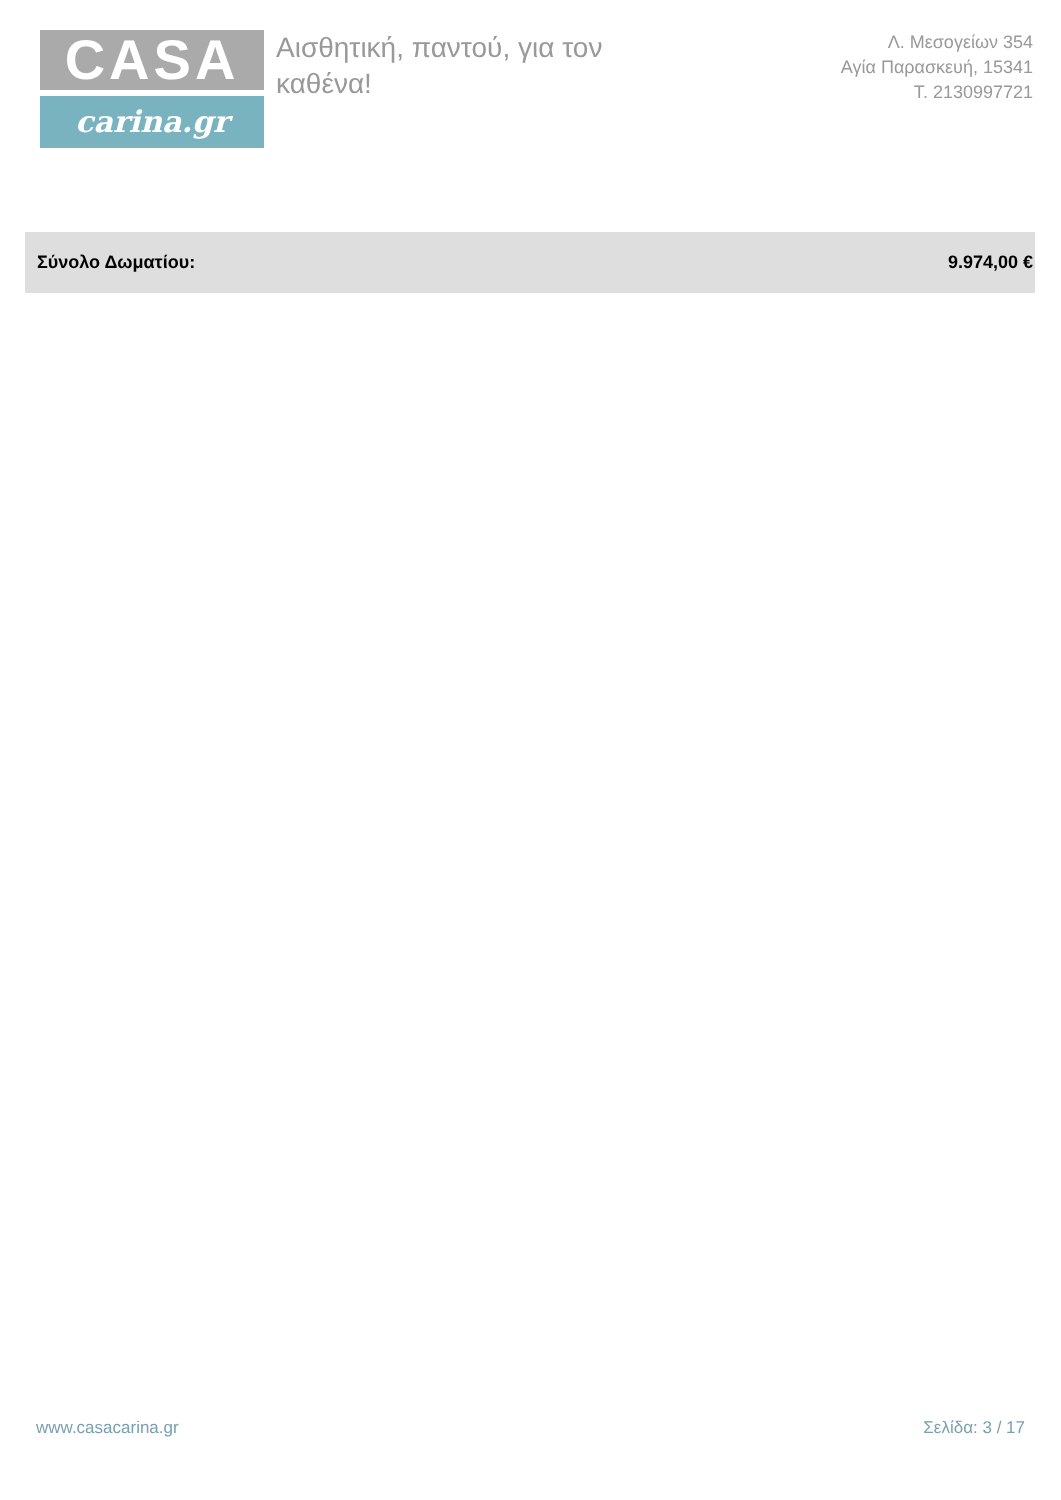CASA
carina.gr
Αισθητική, παντού, για τον καθένα!
Λ. Μεσογείων 354
Αγία Παρασκευή, 15341
Τ. 2130997721
| Σύνολο Δωματίου: | 9.974,00 € |
www.casacarina.gr Σελίδα: 3 / 17